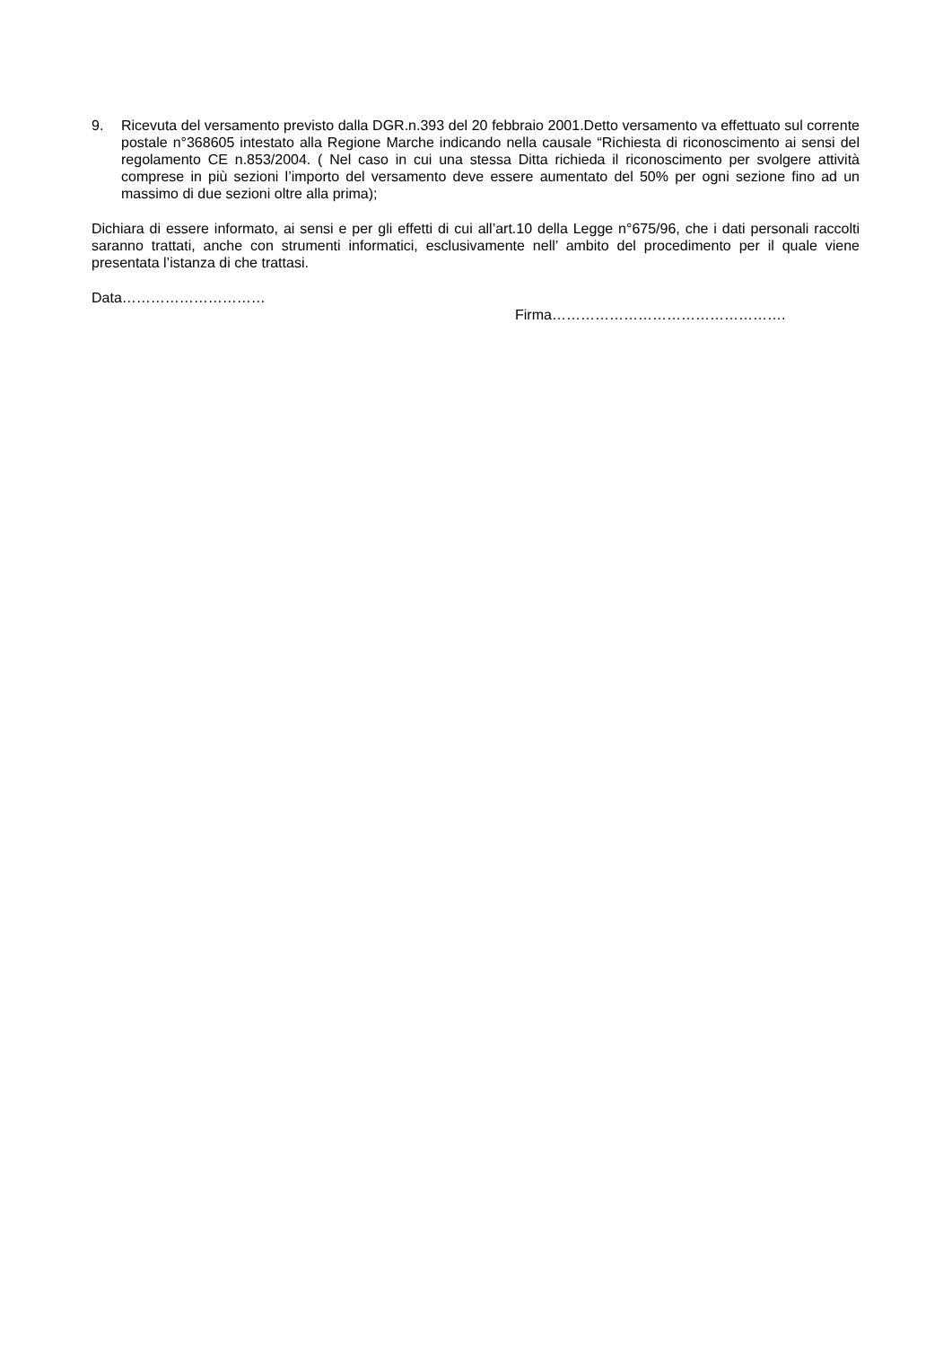9. Ricevuta del versamento previsto dalla DGR.n.393 del 20 febbraio 2001.Detto versamento va effettuato sul corrente postale n°368605 intestato alla Regione Marche indicando nella causale “Richiesta di riconoscimento ai sensi del regolamento CE n.853/2004. ( Nel caso in cui una stessa Ditta richieda il riconoscimento per svolgere attività comprese in più sezioni l’importo del versamento deve essere aumentato del 50% per ogni sezione fino ad un massimo di due sezioni oltre alla prima);
Dichiara di essere informato, ai sensi e per gli effetti di cui all’art.10 della Legge n°675/96, che i dati personali raccolti saranno trattati, anche con strumenti informatici, esclusivamente nell’ ambito del procedimento per il quale viene presentata l’istanza di che trattasi.
Data…………………………
Firma………………………………………….